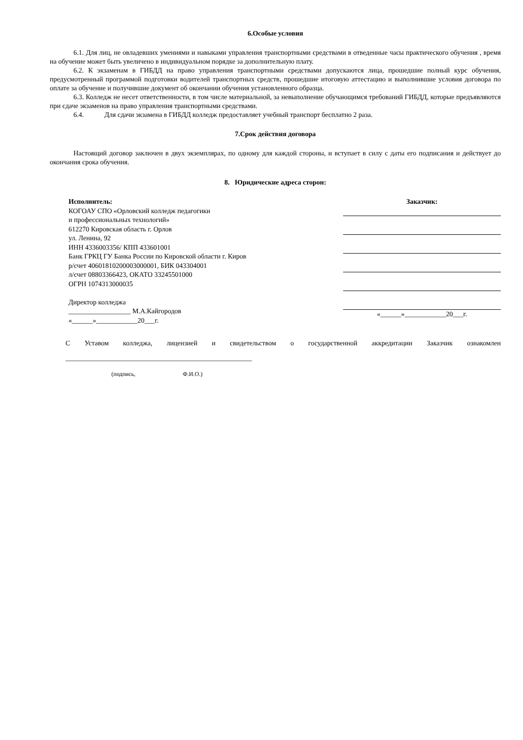6.Особые условия
6.1. Для лиц, не овладевших умениями и навыками управления транспортными средствами в отведенные часы практического обучения , время на обучение может быть увеличено в индивидуальном порядке за дополнительную плату.
6.2. К экзаменам в ГИБДД на право управления транспортными средствами допускаются лица, прошедшие полный курс обучения, предусмотренный программой подготовки водителей транспортных средств, прошедшие итоговую аттестацию и выполнившие условия договора по оплате за обучение и получившие документ об окончании обучения установленного образца.
6.3. Колледж не несет ответственности, в том числе материальной, за невыполнение обучающимся требований ГИБДД, которые предъявляются при сдаче экзаменов на право управления транспортными средствами.
6.4. Для сдачи экзамена в ГИБДД колледж предоставляет учебный транспорт бесплатно 2 раза.
7.Срок действия договора
Настоящий договор заключен в двух экземплярах, по одному для каждой стороны, и вступает в силу с даты его подписания и действует до окончания срока обучения.
8. Юридические адреса сторон:
Исполнитель:
КОГОАУ СПО «Орловский колледж педагогики
и профессиональных технологий»
612270 Кировская область г. Орлов
ул. Ленина, 92
ИНН 4336003356/ КПП 433601001
Банк ГРКЦ ГУ Банка России по Кировской области г. Киров
р/счет 40601810200003000001, БИК 043304001
л/счет 08803366423, ОКАТО 33245501000
ОГРН 1074313000035
Директор колледжа
__________________ М.А.Кайгородов
«______»____________20___г.
Заказчик:
«______»____________20___г.
С Уставом колледжа, лицензией и свидетельством о государственной аккредитации Заказчик ознакомлен ______________________________________________________
(подпись, Ф.И.О.)